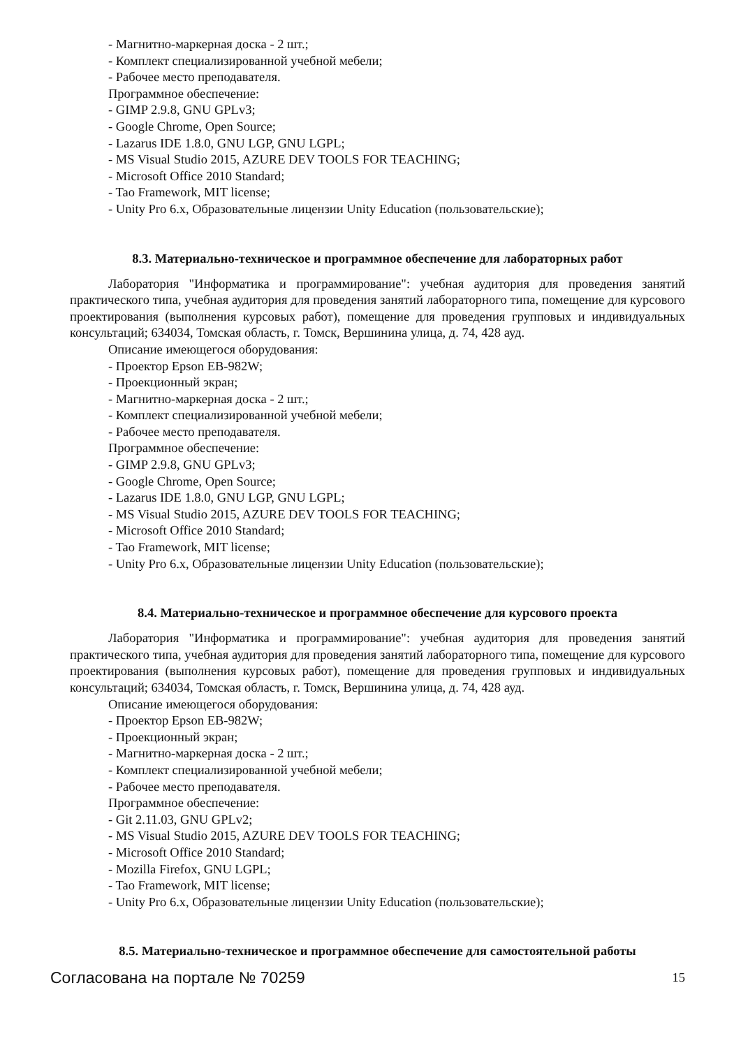- Магнитно-маркерная доска - 2 шт.;
- Комплект специализированной учебной мебели;
- Рабочее место преподавателя.
Программное обеспечение:
- GIMP 2.9.8, GNU GPLv3;
- Google Chrome, Open Source;
- Lazarus IDE 1.8.0, GNU LGP, GNU LGPL;
- MS Visual Studio 2015, AZURE DEV TOOLS FOR TEACHING;
- Microsoft Office 2010 Standard;
- Tao Framework, MIT license;
- Unity Pro 6.x, Образовательные лицензии Unity Education (пользовательские);
8.3. Материально-техническое и программное обеспечение для лабораторных работ
Лаборатория "Информатика и программирование": учебная аудитория для проведения занятий практического типа, учебная аудитория для проведения занятий лабораторного типа, помещение для курсового проектирования (выполнения курсовых работ), помещение для проведения групповых и индивидуальных консультаций; 634034, Томская область, г. Томск, Вершинина улица, д. 74, 428 ауд.
Описание имеющегося оборудования:
- Проектор Epson EB-982W;
- Проекционный экран;
- Магнитно-маркерная доска - 2 шт.;
- Комплект специализированной учебной мебели;
- Рабочее место преподавателя.
Программное обеспечение:
- GIMP 2.9.8, GNU GPLv3;
- Google Chrome, Open Source;
- Lazarus IDE 1.8.0, GNU LGP, GNU LGPL;
- MS Visual Studio 2015, AZURE DEV TOOLS FOR TEACHING;
- Microsoft Office 2010 Standard;
- Tao Framework, MIT license;
- Unity Pro 6.x, Образовательные лицензии Unity Education (пользовательские);
8.4. Материально-техническое и программное обеспечение для курсового проекта
Лаборатория "Информатика и программирование": учебная аудитория для проведения занятий практического типа, учебная аудитория для проведения занятий лабораторного типа, помещение для курсового проектирования (выполнения курсовых работ), помещение для проведения групповых и индивидуальных консультаций; 634034, Томская область, г. Томск, Вершинина улица, д. 74, 428 ауд.
Описание имеющегося оборудования:
- Проектор Epson EB-982W;
- Проекционный экран;
- Магнитно-маркерная доска - 2 шт.;
- Комплект специализированной учебной мебели;
- Рабочее место преподавателя.
Программное обеспечение:
- Git 2.11.03, GNU GPLv2;
- MS Visual Studio 2015, AZURE DEV TOOLS FOR TEACHING;
- Microsoft Office 2010 Standard;
- Mozilla Firefox, GNU LGPL;
- Tao Framework, MIT license;
- Unity Pro 6.x, Образовательные лицензии Unity Education (пользовательские);
8.5. Материально-техническое и программное обеспечение для самостоятельной работы
Согласована на портале № 70259 15